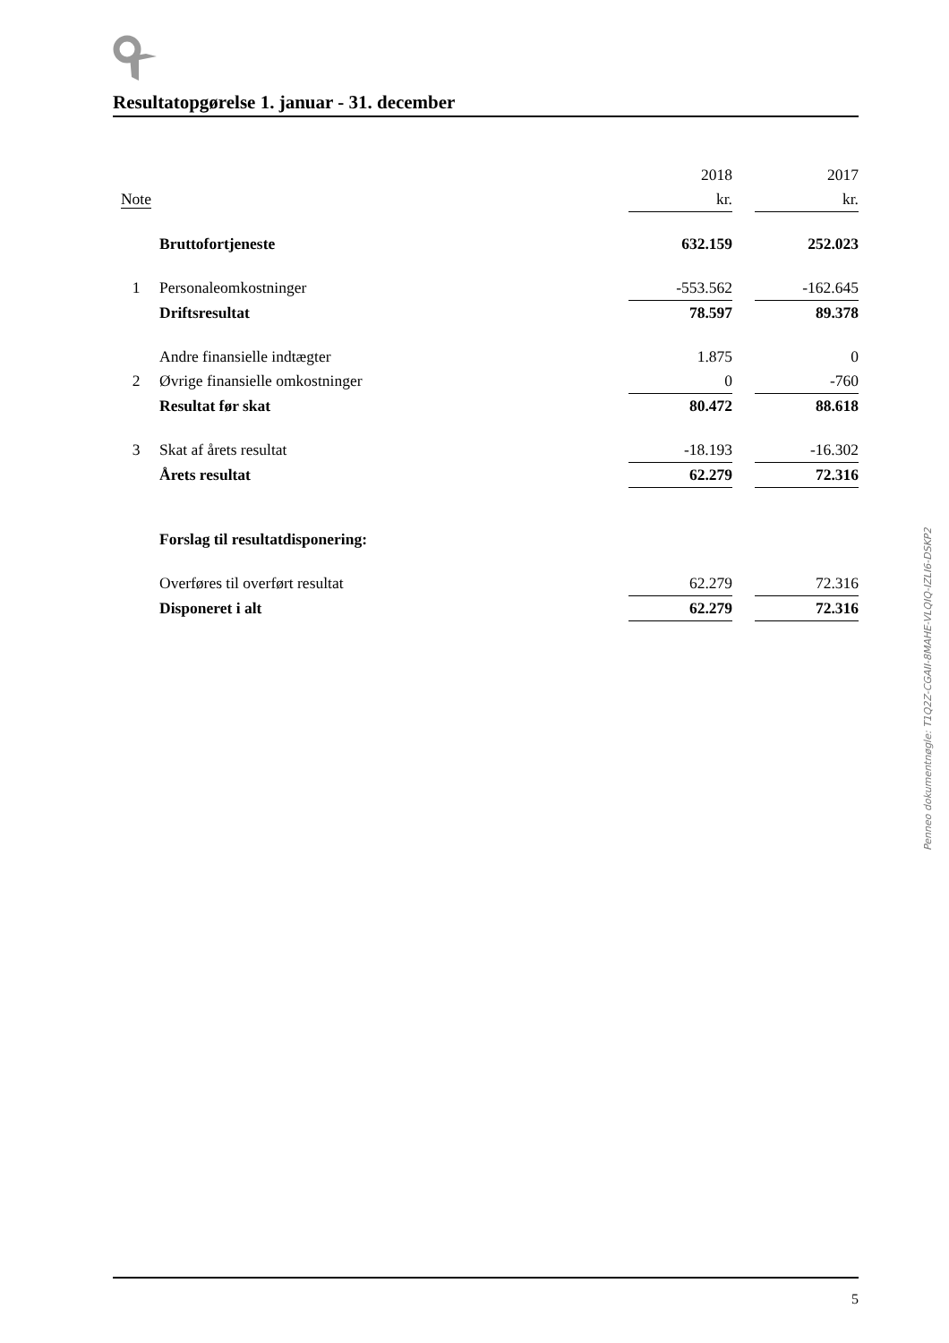Resultatopgørelse 1. januar - 31. december
| | | 2018 | | 2017 |
| Note | | kr. | | kr. |
| | Bruttofortjeneste | 632.159 | | 252.023 |
| 1 | Personaleomkostninger | -553.562 | | -162.645 |
| | Driftsresultat | 78.597 | | 89.378 |
| | Andre finansielle indtægter | 1.875 | | 0 |
| 2 | Øvrige finansielle omkostninger | 0 | | -760 |
| | Resultat før skat | 80.472 | | 88.618 |
| 3 | Skat af årets resultat | -18.193 | | -16.302 |
| | Årets resultat | 62.279 | | 72.316 |
| | Forslag til resultatdisponering: | | | |
| | Overføres til overført resultat | 62.279 | | 72.316 |
| | Disponeret i alt | 62.279 | | 72.316 |
Penneo dokumentnøgle: T1Q2Z-CGAII-8MAHE-VLQIQ-IZLI6-DSKP2
5